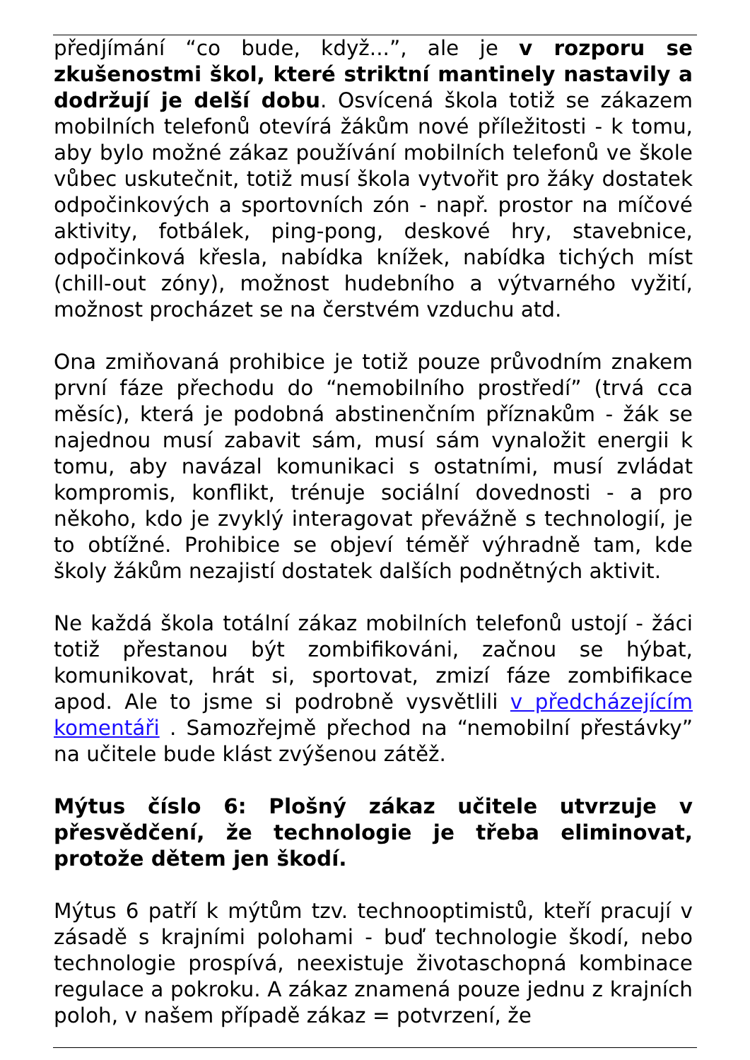předjímání “co bude, když...”, ale je v rozporu se zkušenostmi škol, které striktní mantinely nastavily a dodržují je delší dobu. Osvícená škola totiž se zákazem mobilních telefonů otevírá žákům nové příležitosti - k tomu, aby bylo možné zákaz používání mobilních telefonů ve škole vůbec uskutečnit, totiž musí škola vytvořit pro žáky dostatek odpočinkových a sportovních zón - např. prostor na míčové aktivity, fotbálek, ping-pong, deskové hry, stavebnice, odpočinková křesla, nabídka knížek, nabídka tichých míst (chill-out zóny), možnost hudebního a výtvarného vyžití, možnost procházet se na čerstvém vzduchu atd.
Ona zmiňovaná prohibice je totiž pouze průvodním znakem první fáze přechodu do “nemobilního prostředí” (trvá cca měsíc), která je podobná abstinenčním příznakům - žák se najednou musí zabavit sám, musí sám vynaložit energii k tomu, aby navázal komunikaci s ostatními, musí zvládat kompromis, konflikt, trénuje sociální dovednosti - a pro někoho, kdo je zvyklý interagovat převážně s technologií, je to obtížné. Prohibice se objeví téměř výhradně tam, kde školy žákům nezajistí dostatek dalších podnětných aktivit.
Ne každá škola totální zákaz mobilních telefonů ustojí - žáci totiž přestanou být zombifikováni, začnou se hýbat, komunikovat, hrát si, sportovat, zmizí fáze zombifikace apod. Ale to jsme si podrobně vysvětlili v předcházejícím komentáři . Samozřejmě přechod na “nemobilní přestávky” na učitele bude klást zvýšenou zátěž.
Mýtus číslo 6: Plošný zákaz učitele utvrzuje v přesvědčení, že technologie je třeba eliminovat, protože dětem jen škodí.
Mýtus 6 patří k mýtům tzv. technooptimistů, kteří pracují v zásadě s krajními polohami - buď technologie škodí, nebo technologie prospívá, neexistuje životaschopná kombinace regulace a pokroku. A zákaz znamená pouze jednu z krajních poloh, v našem případě zákaz = potvrzení, že